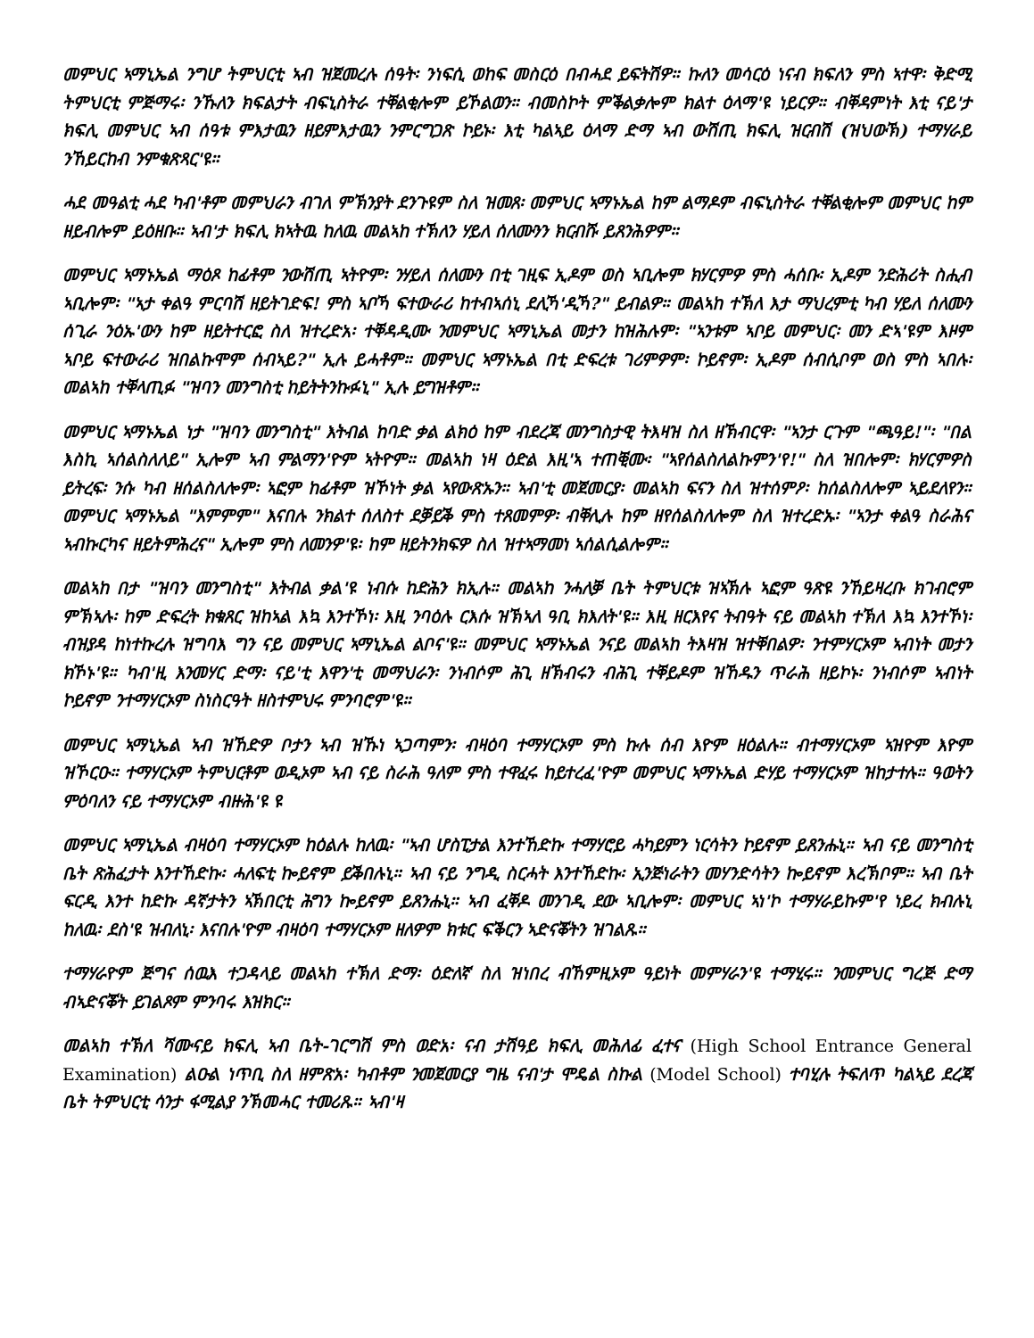መምህር ኣማኒኤል ንግሆ ትምህርቲ ኣብ ዝጀመረሉ ሰዓት፡ ንነፍሲ ወከፍ መስርዕ በብሓደ ይፍትሽዎ። ኩለን መሳርዕ ነናብ ክፍለን ምስ ኣተዋ፡ ቅድሚ ትምህርቲ ምጅማሩ፡ ንኹለን ክፍልታት ብፍኒስትራ ተቐልቂሎም ይኾልወን። ብመስኮት ምቕልቃሎም ክልተ ዕላማ'ዩ ነይርዎ። ብቐዳምነት እቲ ናይ'ታ ክፍሊ መምህር ኣብ ሰዓቱ ምእታዉን ዘይምእታዉን ንምርግጋጽ ኮይኑ፡ እቲ ካልኣይ ዕላማ ድማ ኣብ ውሽጢ ክፍሊ ዝርብሽ (ዝህውኽ) ተማሃራይ ንኸይርከብ ንምቁጽጻር'ዩ።
ሓደ መዓልቲ ሓደ ካብ'ቶም መምህራን ብገለ ምኽንያት ደንጉዩም ስለ ዝመጸ፡ መምህር ኣማኑኤል ከም ልማዶም ብፍኒስትራ ተቐልቂሎም መምህር ከም ዘይብሎም ይዕዘቡ። ኣብ'ታ ክፍሊ ክኣትዉ ከለዉ መልኣከ ተኽለን ሃይለ ሰለሙንን ክርብሹ ይጸንሕዎም።
መምህር ኣማኑኤል ማዕጾ ከፊቶም ንውሽጢ ኣትዮም፡ ንሃይለ ሰለሙን በቲ ገዚፍ ኢዶም ወስ ኣቢሎም ክሃርምዎ ምስ ሓሰቡ፡ ኢዶም ንድሕሪት ስሒብ ኣቢሎም፡ "ኣታ ቀልዓ ምርባሽ ዘይትገድፍ! ምስ ኣቦኻ ፍተውራሪ ከተብኣሰኒ ደሊኻ'ዲኻ?" ይብልዎ። መልኣከ ተኽለ እታ ማህረምቲ ካብ ሃይለ ሰለሙን ሰጊራ ንዕኡ'ውን ከም ዘይትተርፎ ስለ ዝተረድአ፡ ተቐዳዲሙ ንመምህር ኣማኒኤል መታን ከዝሕሉም፡ "ኣንቱም ኣቦይ መምህር፡ መን ድኣ'ዩም እዞም ኣቦይ ፍተውራሪ ዝበልኩሞም ሰብኣይ?" ኢሉ ይሓቶም። መምህር ኣማኑኤል በቲ ድፍረቱ ገሪምዎም፡ ኮይኖም፡ ኢዶም ሰብሲቦም ወስ ምስ ኣበሉ፡ መልኣከ ተቐላጢፉ "ዝባን መንግስቲ ከይትትንኩፉኒ" ኢሉ ይግዝቶም።
መምህር ኣማኑኤል ነታ "ዝባን መንግስቲ" እትብል ከባድ ቃል ልክዕ ከም ብደረጃ መንግስታዊ ትእዛዝ ስለ ዘኽብርዋ፡ "ኣንታ ርጉም "ጫዓይ!"፡ "በል እስኪ ኣሰልስለለይ" ኢሎም ኣብ ምልማን'ዮም ኣትዮም። መልኣከ ነዛ ዕድል እዚ'ኣ ተጠቒሙ፡ "ኣየሰልስለልኩምን'የ!" ስለ ዝበሎም፡ ክሃርምዎስ ይትረፍ፡ ንሱ ካብ ዘሰልስለሎም፡ ኣፎም ከፊቶም ዝኾነት ቃል ኣየውጽኡን። ኣብ'ቲ መጀመርያ፡ መልኣከ ፍናን ስለ ዝተሰምዖ፡ ከሰልስለሎም ኣይደለየን። መምህር ኣማኑኤል "እምምም" እናበሉ ንክልተ ሰለስተ ደቓይቕ ምስ ተጸመምዎ፡ ብቐሊሉ ከም ዘየሰልስለሎም ስለ ዝተረድኡ፡ "ኣንታ ቀልዓ ስራሕና ኣብኩርካና ዘይትምሕረና" ኢሎም ምስ ለመንዎ'ዩ፡ ከም ዘይትንክፍዎ ስለ ዝተኣማመነ ኣሰልሲልሎም።
መልኣከ በታ "ዝባን መንግስቲ" እትብል ቃል'ዩ ነብሱ ከድሕን ክኢሉ። መልኣከ ንሓለቓ ቤት ትምህርቱ ዝኣኽሉ ኣፎም ዓጽዩ ንኸይዛረቡ ክገብሮም ምኽኣሉ፡ ከም ድፍረት ክቁጸር ዝከኣል እኳ እንተኾነ፡ እዚ ንባዕሉ ርእሱ ዝኽኣለ ዓቢ ክእለት'ዩ። እዚ ዘርእየና ትብዓት ናይ መልኣከ ተኽለ እኳ እንተኾነ፡ ብዝያዳ ከነተኩረሉ ዝግባእ ግን ናይ መምህር ኣማኒኤል ልቦና'ዩ። መምህር ኣማኑኤል ንናይ መልኣከ ትእዛዝ ዝተቐበልዎ፡ ንተምሃርኦም ኣብነት መታን ክኾኑ'ዩ። ካብ'ዚ እንመሃር ድማ፡ ናይ'ቲ እዋን'ቲ መማህራን፡ ንነብሶም ሕጊ ዘኽብሩን ብሕጊ ተቐይዶም ዝኸዱን ጥራሕ ዘይኮኑ፡ ንነብሶም ኣብነት ኮይኖም ንተማሃርኦም ስነስርዓት ዘስተምህሩ ምንባሮም'ዩ።
መምህር ኣማኒኤል ኣብ ዝኸድዎ ቦታን ኣብ ዝኹነ ኣጋጣምን፡ ብዛዕባ ተማሃርኦም ምስ ኩሉ ሰብ እዮም ዘዕልሉ። ብተማሃርኦም ኣዝዮም እዮም ዝኾርዑ። ተማሃርኦም ትምህርቶም ወዲኦም ኣብ ናይ ስራሕ ዓለም ምስ ተዋፈሩ ከይተረፈ'ዮም መምህር ኣማኑኤል ድሃይ ተማሃርኦም ዝከታተሉ። ዓወትን ምዕባለን ናይ ተማሃርኦም ብዙሕ'ዩ ዩ
መምህር ኣማኒኤል ብዛዕባ ተማሃርኦም ከዕልሉ ከለዉ፡ "ኣብ ሆስፒታል እንተኸድኩ ተማሃሮይ ሓካይምን ነርሳትን ኮይኖም ይጸንሑኒ። ኣብ ናይ መንግስቲ ቤት ጽሕፈታት እንተኸድኩ፡ ሓለፍቲ ኰይኖም ይቕበሉኒ። ኣብ ናይ ንግዲ ስርሓት እንተኸድኩ፡ ኢንጅነራትን መሃንድሳትን ኰይኖም እረኽቦም። ኣብ ቤት ፍርዲ እንተ ከድኩ ዳኛታትን ኣኽበርቲ ሕግን ኰይኖም ይጸንሑኒ። ኣብ ፈቐዶ መንገዲ ደው ኣቢሎም፡ መምህር ኣነ'ኮ ተማሃራይኩም'የ ነይረ ክብሉኒ ከለዉ፡ ደስ'ዩ ዝብለኒ፡ እናበሉ'ዮም ብዛዕባ ተማሃርኦም ዘለዎም ክቱር ፍቕርን ኣድናቖትን ዝገልጹ።
ተማሃራዮም ጅግና ሰዉእ ተጋዳላይ መልኣከ ተኽለ ድማ፡ ዕድለኛ ስለ ዝነበረ ብኸምዚኦም ዓይነት መምሃራን'ዩ ተማሂሩ። ንመምህር ግረጅ ድማ ብኣድናቖት ይገልጾም ምንባሩ እዝክር።
መልኣከ ተኽለ ሻሙናይ ክፍሊ ኣብ ቤት-ገርግሽ ምስ ወድአ፡ ናብ ታሽዓይ ክፍሊ መሕለፊ ፈተና (High School Entrance General Examination) ልዑል ነጥቢ ስለ ዘምጽአ፡ ካብቶም ንመጀመርያ ግዜ ናብ'ታ ሞዴል ስኩል (Model School) ተባሂሉ ትፍለጥ ካልኣይ ደረጃ ቤት ትምህርቲ ሳንታ ፋሚልያ ንኽመሓር ተመሪጹ። ኣብ'ዛ